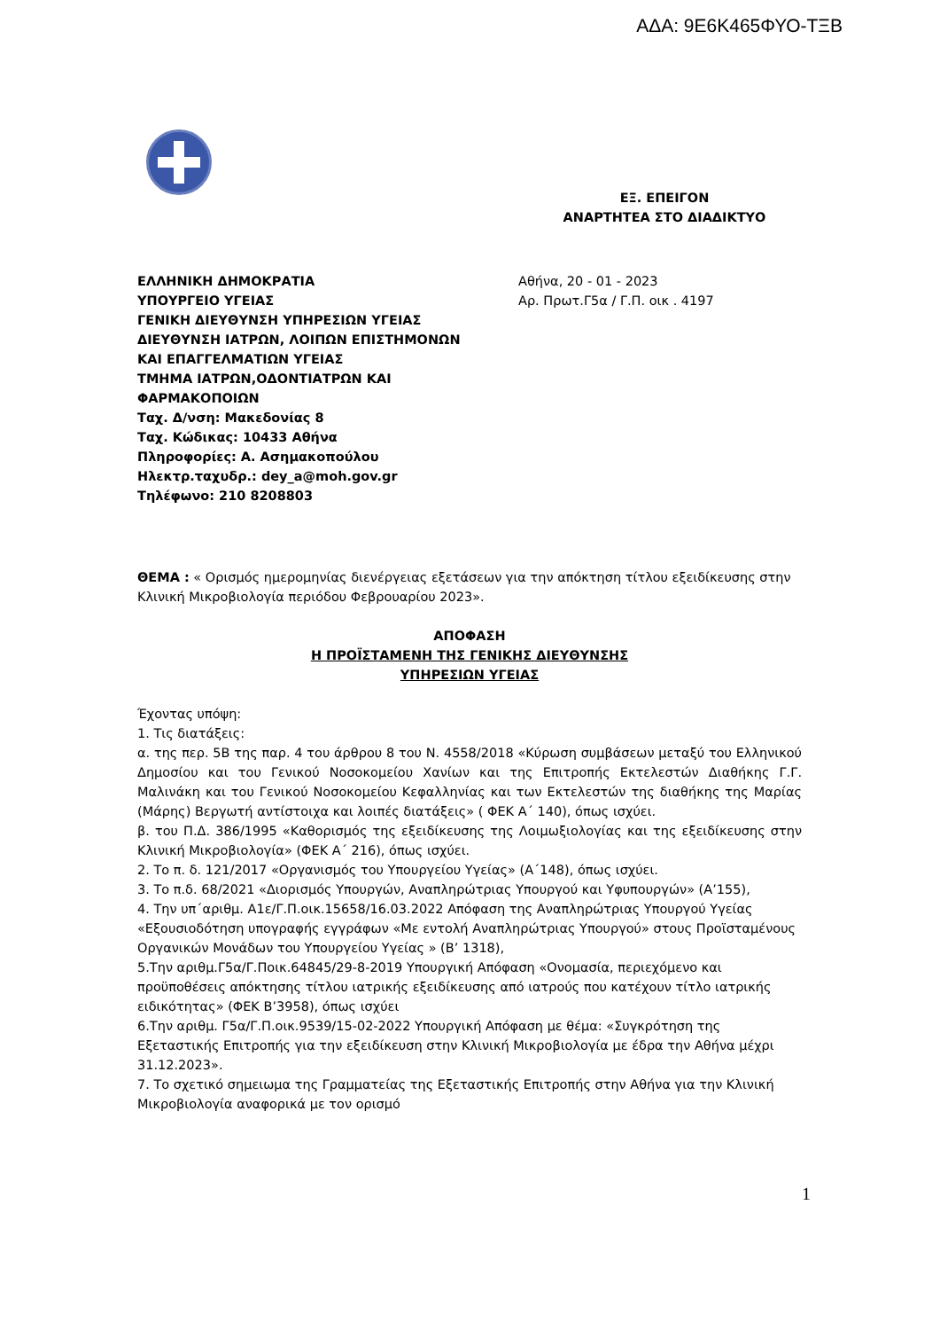ΑΔΑ: 9Ε6Κ465ΦΥΟ-ΤΞΒ
ΕΞ. ΕΠΕΙΓΟΝ
ΑΝΑΡΤΗΤΕΑ ΣΤΟ ΔΙΑΔΙΚΤΥΟ
ΕΛΛΗΝΙΚΗ ΔΗΜΟΚΡΑΤΙΑ
ΥΠΟΥΡΓΕΙΟ ΥΓΕΙΑΣ
ΓΕΝΙΚΗ ΔΙΕΥΘΥΝΣΗ ΥΠΗΡΕΣΙΩΝ ΥΓΕΙΑΣ
ΔΙΕΥΘΥΝΣΗ ΙΑΤΡΩΝ, ΛΟΙΠΩΝ ΕΠΙΣΤΗΜΟΝΩΝ
ΚΑΙ ΕΠΑΓΓΕΛΜΑΤΙΩΝ ΥΓΕΙΑΣ
ΤΜΗΜΑ ΙΑΤΡΩΝ,ΟΔΟΝΤΙΑΤΡΩΝ ΚΑΙ
ΦΑΡΜΑΚΟΠΟΙΩΝ
Ταχ. Δ/νση: Μακεδονίας 8
Ταχ. Κώδικας: 10433 Αθήνα
Πληροφορίες: Α. Ασημακοπούλου
Ηλεκτρ.ταχυδρ.: dey_a@moh.gov.gr
Τηλέφωνο: 210 8208803
Αθήνα, 20 - 01 - 2023
Αρ. Πρωτ.Γ5α / Γ.Π. οικ . 4197
ΘΕΜΑ : « Ορισμός ημερομηνίας διενέργειας εξετάσεων για την απόκτηση τίτλου εξειδίκευσης στην Κλινική Μικροβιολογία περιόδου Φεβρουαρίου 2023».
ΑΠΟΦΑΣΗ
Η ΠΡΟΪΣΤΑΜΕΝΗ ΤΗΣ ΓΕΝΙΚΗΣ ΔΙΕΥΘΥΝΣΗΣ
ΥΠΗΡΕΣΙΩΝ ΥΓΕΙΑΣ
Έχοντας υπόψη:
1. Τις διατάξεις:
α. της περ. 5Β της παρ. 4 του άρθρου 8 του Ν. 4558/2018 «Κύρωση συμβάσεων μεταξύ του Ελληνικού Δημοσίου και του Γενικού Νοσοκομείου Χανίων και της Επιτροπής Εκτελεστών Διαθήκης Γ.Γ. Μαλινάκη και του Γενικού Νοσοκομείου Κεφαλληνίας και των Εκτελεστών της διαθήκης της Μαρίας (Μάρης) Βεργωτή αντίστοιχα και λοιπές διατάξεις» ( ΦΕΚ Α΄ 140), όπως ισχύει.
β. του Π.Δ. 386/1995 «Καθορισμός της εξειδίκευσης της Λοιμωξιολογίας και της εξειδίκευσης στην Κλινική Μικροβιολογία» (ΦΕΚ Α΄ 216), όπως ισχύει.
2. Το π. δ. 121/2017 «Οργανισμός του Υπουργείου Υγείας» (Α΄148), όπως ισχύει.
3. Το π.δ. 68/2021 «Διορισμός Υπουργών, Αναπληρώτριας Υπουργού και Υφυπουργών» (Α’155),
4. Την υπ΄αριθμ. Α1ε/Γ.Π.οικ.15658/16.03.2022 Απόφαση της Αναπληρώτριας Υπουργού Υγείας «Εξουσιοδότηση υπογραφής εγγράφων «Με εντολή Αναπληρώτριας Υπουργού» στους Προϊσταμένους Οργανικών Μονάδων του Υπουργείου Υγείας » (Β’ 1318),
5.Την αριθμ.Γ5α/Γ.Ποικ.64845/29-8-2019 Υπουργική Απόφαση «Ονομασία, περιεχόμενο και προϋποθέσεις απόκτησης τίτλου ιατρικής εξειδίκευσης από ιατρούς που κατέχουν τίτλο ιατρικής ειδικότητας» (ΦΕΚ Β’3958), όπως ισχύει
6.Την αριθμ. Γ5α/Γ.Π.οικ.9539/15-02-2022 Υπουργική Απόφαση με θέμα: «Συγκρότηση της Εξεταστικής Επιτροπής για την εξειδίκευση στην Κλινική Μικροβιολογία με έδρα την Αθήνα μέχρι 31.12.2023».
7. Το σχετικό σημειωμα της Γραμματείας της Εξεταστικής Επιτροπής στην Αθήνα για την Κλινική Μικροβιολογία αναφορικά με τον ορισμό
1